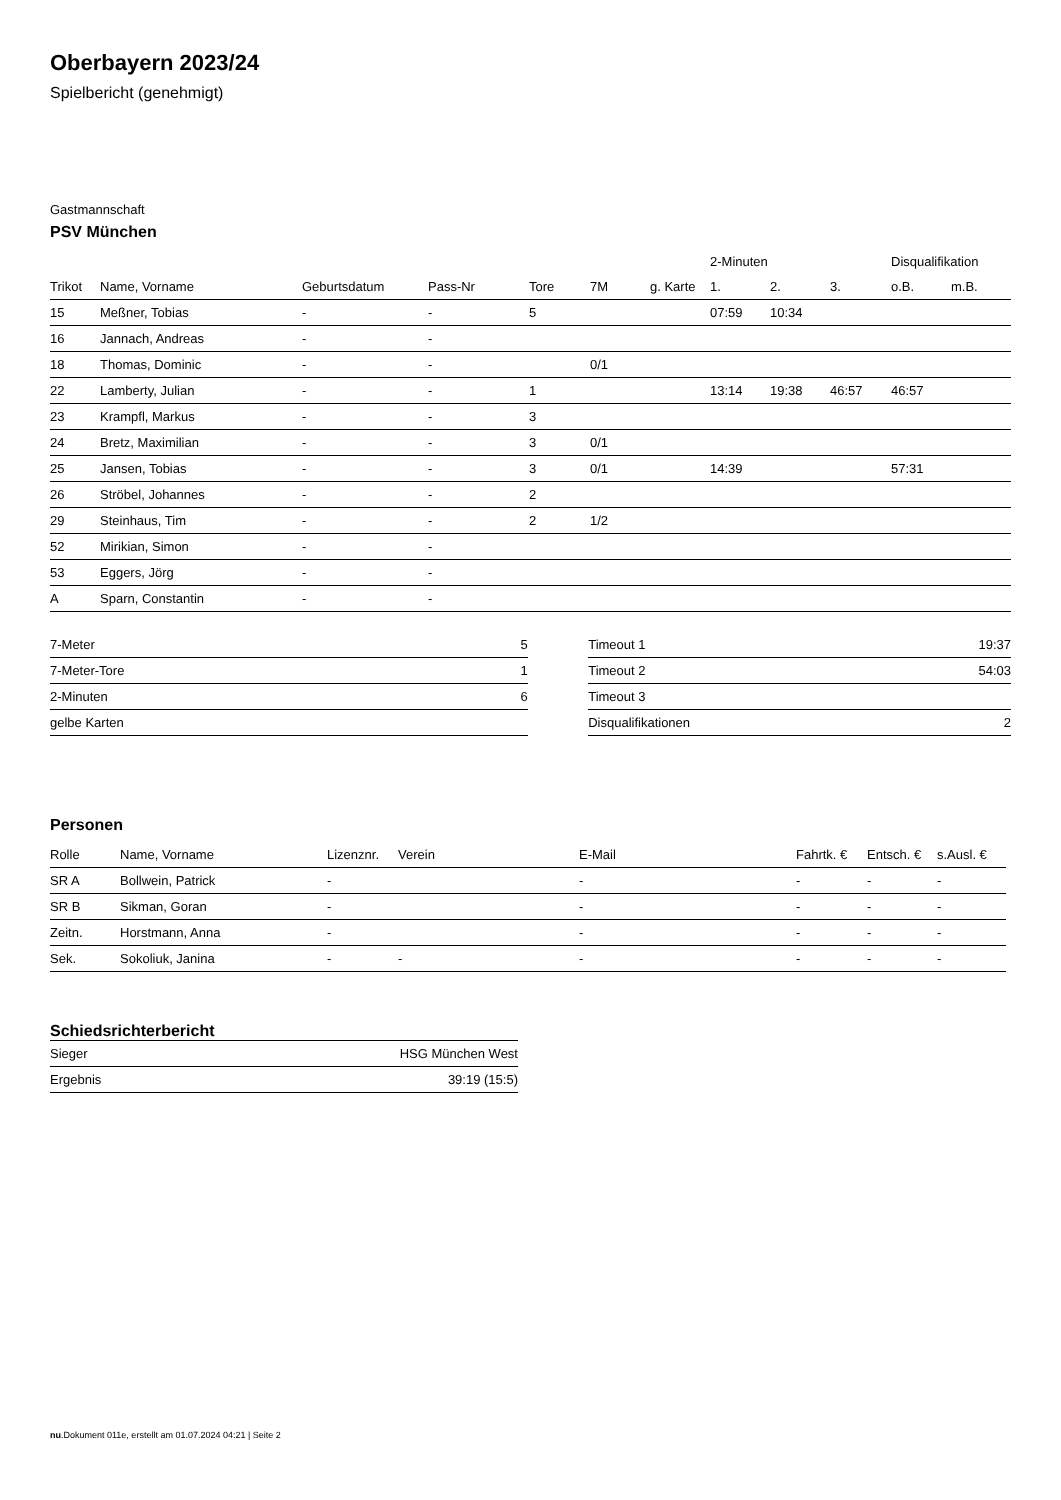Oberbayern 2023/24
Spielbericht (genehmigt)
Gastmannschaft
PSV München
| | | | | | | | 2-Minuten | | | Disqualifikation | |
| --- | --- | --- | --- | --- | --- | --- | --- | --- | --- | --- | --- |
| Trikot | Name, Vorname | Geburtsdatum | Pass-Nr | Tore | 7M | g. Karte | 1. | 2. | 3. | o.B. | m.B. |
| 15 | Meßner, Tobias | - | - | 5 | | | 07:59 | 10:34 | | | |
| 16 | Jannach, Andreas | - | - | | | | | | | | |
| 18 | Thomas, Dominic | - | - | | 0/1 | | | | | | |
| 22 | Lamberty, Julian | - | - | 1 | | | 13:14 | 19:38 | 46:57 | 46:57 | |
| 23 | Krampfl, Markus | - | - | 3 | | | | | | | |
| 24 | Bretz, Maximilian | - | - | 3 | 0/1 | | | | | | |
| 25 | Jansen, Tobias | - | - | 3 | 0/1 | | 14:39 | | | 57:31 | |
| 26 | Ströbel, Johannes | - | - | 2 | | | | | | | |
| 29 | Steinhaus, Tim | - | - | 2 | 1/2 | | | | | | |
| 52 | Mirikian, Simon | - | - | | | | | | | | |
| 53 | Eggers, Jörg | - | - | | | | | | | | |
| A | Sparn, Constantin | - | - | | | | | | | | |
| 7-Meter | 5 |
| 7-Meter-Tore | 1 |
| 2-Minuten | 6 |
| gelbe Karten | |
| Timeout 1 | 19:37 |
| Timeout 2 | 54:03 |
| Timeout 3 | |
| Disqualifikationen | 2 |
Personen
| Rolle | Name, Vorname | Lizenznr. | Verein | E-Mail | Fahrtk. € | Entsch. € | s.Ausl. € |
| --- | --- | --- | --- | --- | --- | --- | --- |
| SR A | Bollwein, Patrick | - | | - | - | - | - |
| SR B | Sikman, Goran | - | | - | - | - | - |
| Zeitn. | Horstmann, Anna | - | | - | - | - | - |
| Sek. | Sokoliuk, Janina | - | - | - | - | - | - |
Schiedsrichterbericht
| Sieger | HSG München West |
| Ergebnis | 39:19 (15:5) |
nu.Dokument 011e, erstellt am 01.07.2024 04:21 | Seite 2